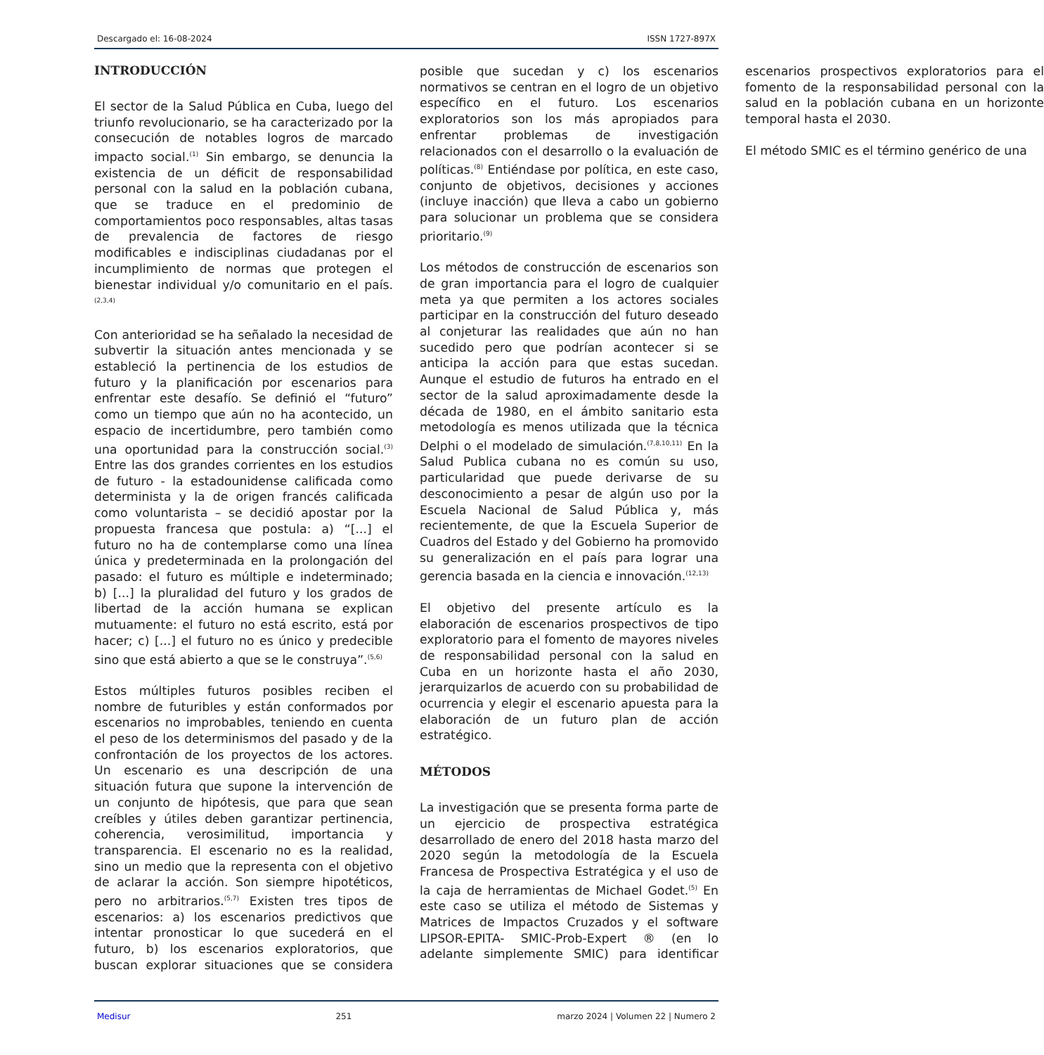Descargado el: 16-08-2024 ISSN 1727-897X
INTRODUCCIÓN
El sector de la Salud Pública en Cuba, luego del triunfo revolucionario, se ha caracterizado por la consecución de notables logros de marcado impacto social.<sup>(1)</sup> Sin embargo, se denuncia la existencia de un déficit de responsabilidad personal con la salud en la población cubana, que se traduce en el predominio de comportamientos poco responsables, altas tasas de prevalencia de factores de riesgo modificables e indisciplinas ciudadanas por el incumplimiento de normas que protegen el bienestar individual y/o comunitario en el país.<sup>(2,3,4)</sup>
Con anterioridad se ha señalado la necesidad de subvertir la situación antes mencionada y se estableció la pertinencia de los estudios de futuro y la planificación por escenarios para enfrentar este desafío. Se definió el “futuro” como un tiempo que aún no ha acontecido, un espacio de incertidumbre, pero también como una oportunidad para la construcción social.<sup>(3)</sup> Entre las dos grandes corrientes en los estudios de futuro - la estadounidense calificada como determinista y la de origen francés calificada como voluntarista – se decidió apostar por la propuesta francesa que postula: a) “[...] el futuro no ha de contemplarse como una línea única y predeterminada en la prolongación del pasado: el futuro es múltiple e indeterminado; b) [...] la pluralidad del futuro y los grados de libertad de la acción humana se explican mutuamente: el futuro no está escrito, está por hacer; c) [...] el futuro no es único y predecible sino que está abierto a que se le construya”.<sup>(5,6)</sup>
Estos múltiples futuros posibles reciben el nombre de futuribles y están conformados por escenarios no improbables, teniendo en cuenta el peso de los determinismos del pasado y de la confrontación de los proyectos de los actores. Un escenario es una descripción de una situación futura que supone la intervención de un conjunto de hipótesis, que para que sean creíbles y útiles deben garantizar pertinencia, coherencia, verosimilitud, importancia y transparencia. El escenario no es la realidad, sino un medio que la representa con el objetivo de aclarar la acción. Son siempre hipotéticos, pero no arbitrarios.<sup>(5,7)</sup> Existen tres tipos de escenarios: a) los escenarios predictivos que intentar pronosticar lo que sucederá en el futuro, b) los escenarios exploratorios, que buscan explorar situaciones que se considera posible que sucedan y c) los escenarios normativos se centran en el logro de un objetivo específico en el futuro. Los escenarios exploratorios son los más apropiados para enfrentar problemas de investigación relacionados con el desarrollo o la evaluación de políticas.<sup>(8)</sup> Entiéndase por política, en este caso, conjunto de objetivos, decisiones y acciones (incluye inacción) que lleva a cabo un gobierno para solucionar un problema que se considera prioritario.<sup>(9)</sup>
Los métodos de construcción de escenarios son de gran importancia para el logro de cualquier meta ya que permiten a los actores sociales participar en la construcción del futuro deseado al conjeturar las realidades que aún no han sucedido pero que podrían acontecer si se anticipa la acción para que estas sucedan. Aunque el estudio de futuros ha entrado en el sector de la salud aproximadamente desde la década de 1980, en el ámbito sanitario esta metodología es menos utilizada que la técnica Delphi o el modelado de simulación.<sup>(7,8,10,11)</sup> En la Salud Publica cubana no es común su uso, particularidad que puede derivarse de su desconocimiento a pesar de algún uso por la Escuela Nacional de Salud Pública y, más recientemente, de que la Escuela Superior de Cuadros del Estado y del Gobierno ha promovido su generalización en el país para lograr una gerencia basada en la ciencia e innovación.<sup>(12,13)</sup>
El objetivo del presente artículo es la elaboración de escenarios prospectivos de tipo exploratorio para el fomento de mayores niveles de responsabilidad personal con la salud en Cuba en un horizonte hasta el año 2030, jerarquizarlos de acuerdo con su probabilidad de ocurrencia y elegir el escenario apuesta para la elaboración de un futuro plan de acción estratégico.
MÉTODOS
La investigación que se presenta forma parte de un ejercicio de prospectiva estratégica desarrollado de enero del 2018 hasta marzo del 2020 según la metodología de la Escuela Francesa de Prospectiva Estratégica y el uso de la caja de herramientas de Michael Godet.<sup>(5)</sup> En este caso se utiliza el método de Sistemas y Matrices de Impactos Cruzados y el software LIPSOR-EPITA- SMIC-Prob-Expert ® (en lo adelante simplemente SMIC) para identificar escenarios prospectivos exploratorios para el fomento de la responsabilidad personal con la salud en la población cubana en un horizonte temporal hasta el 2030.
El método SMIC es el término genérico de una
Medisur 251 marzo 2024 | Volumen 22 | Numero 2